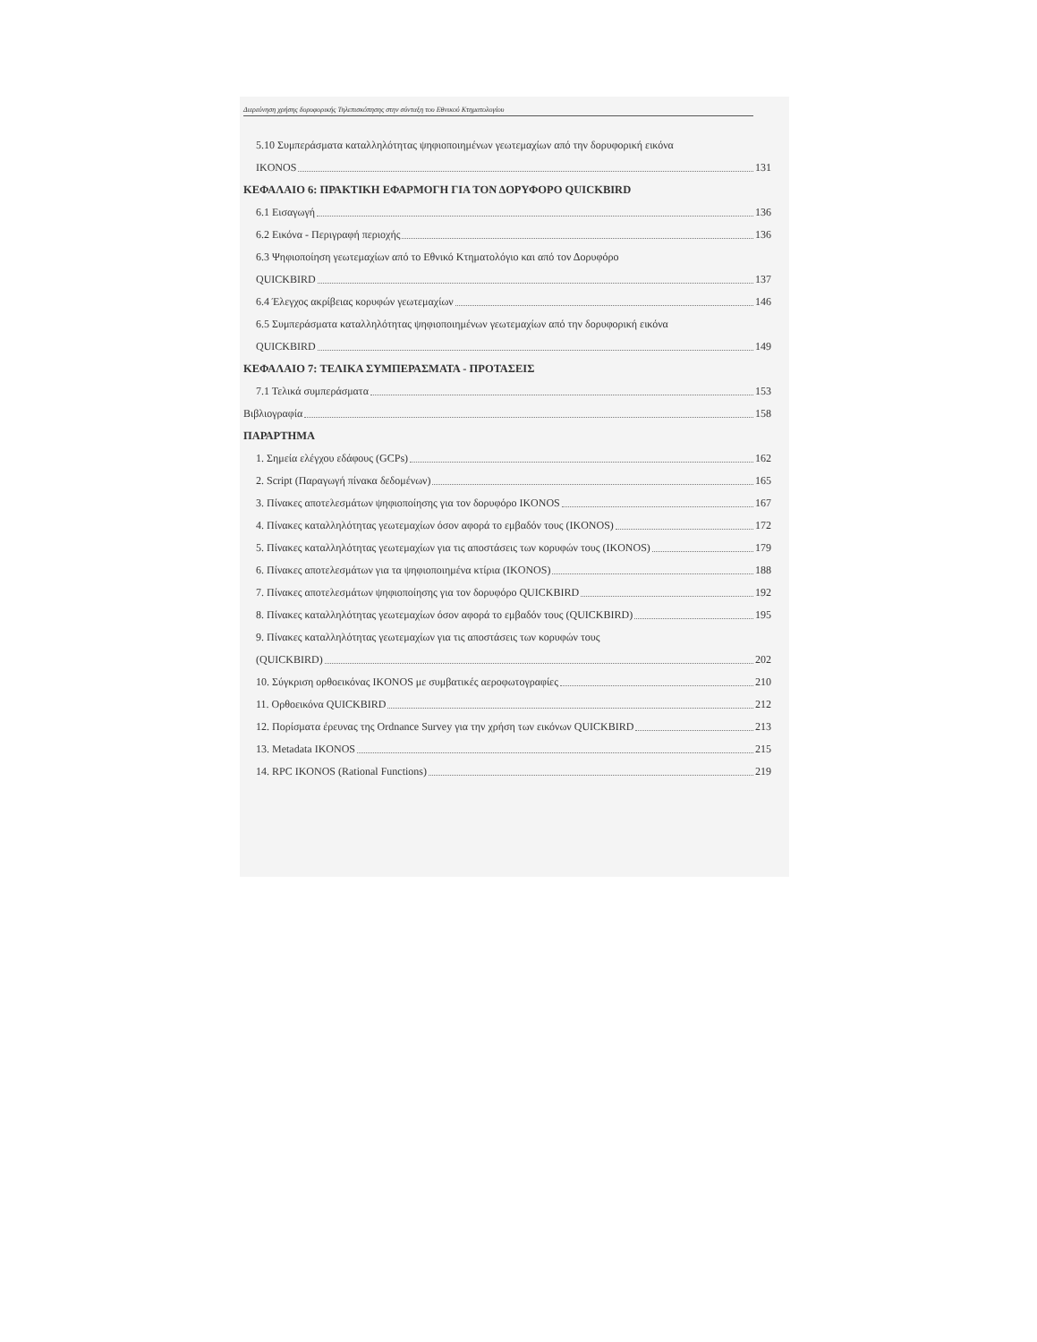Διερεύνηση χρήσης δορυφορικής Τηλεπισκόπησης στην σύνταξη του Εθνικού Κτηματολογίου
5.10 Συμπεράσματα καταλληλότητας ψηφιοποιημένων γεωτεμαχίων από την δορυφορική εικόνα
IKONOS 131
ΚΕΦΑΛΑΙΟ 6: ΠΡΑΚΤΙΚΗ ΕΦΑΡΜΟΓΗ ΓΙΑ ΤΟΝ ΔΟΡΥΦΟΡΟ QUICKBIRD
6.1 Εισαγωγή 136
6.2 Εικόνα - Περιγραφή περιοχής 136
6.3 Ψηφιοποίηση γεωτεμαχίων από το Εθνικό Κτηματολόγιο και από τον Δορυφόρο
QUICKBIRD 137
6.4 Έλεγχος ακρίβειας κορυφών γεωτεμαχίων 146
6.5 Συμπεράσματα καταλληλότητας ψηφιοποιημένων γεωτεμαχίων από την δορυφορική εικόνα
QUICKBIRD 149
ΚΕΦΑΛΑΙΟ 7: ΤΕΛΙΚΑ ΣΥΜΠΕΡΑΣΜΑΤΑ - ΠΡΟΤΑΣΕΙΣ
7.1 Τελικά συμπεράσματα 153
Βιβλιογραφία 158
ΠΑΡΑΡΤΗΜΑ
1. Σημεία ελέγχου εδάφους (GCPs) 162
2. Script (Παραγωγή πίνακα δεδομένων) 165
3. Πίνακες αποτελεσμάτων ψηφιοποίησης για τον δορυφόρο IKONOS 167
4. Πίνακες καταλληλότητας γεωτεμαχίων όσον αφορά το εμβαδόν τους (IKONOS) 172
5. Πίνακες καταλληλότητας γεωτεμαχίων για τις αποστάσεις των κορυφών τους (IKONOS) 179
6. Πίνακες αποτελεσμάτων για τα ψηφιοποιημένα κτίρια (IKONOS) 188
7. Πίνακες αποτελεσμάτων ψηφιοποίησης για τον δορυφόρο QUICKBIRD 192
8. Πίνακες καταλληλότητας γεωτεμαχίων όσον αφορά το εμβαδόν τους (QUICKBIRD) 195
9. Πίνακες καταλληλότητας γεωτεμαχίων για τις αποστάσεις των κορυφών τους
(QUICKBIRD) 202
10. Σύγκριση ορθοεικόνας IKONOS με συμβατικές αεροφωτογραφίες 210
11. Ορθοεικόνα QUICKBIRD 212
12. Πορίσματα έρευνας της Ordnance Survey για την χρήση των εικόνων QUICKBIRD 213
13. Metadata IKONOS 215
14. RPC IKONOS (Rational Functions) 219